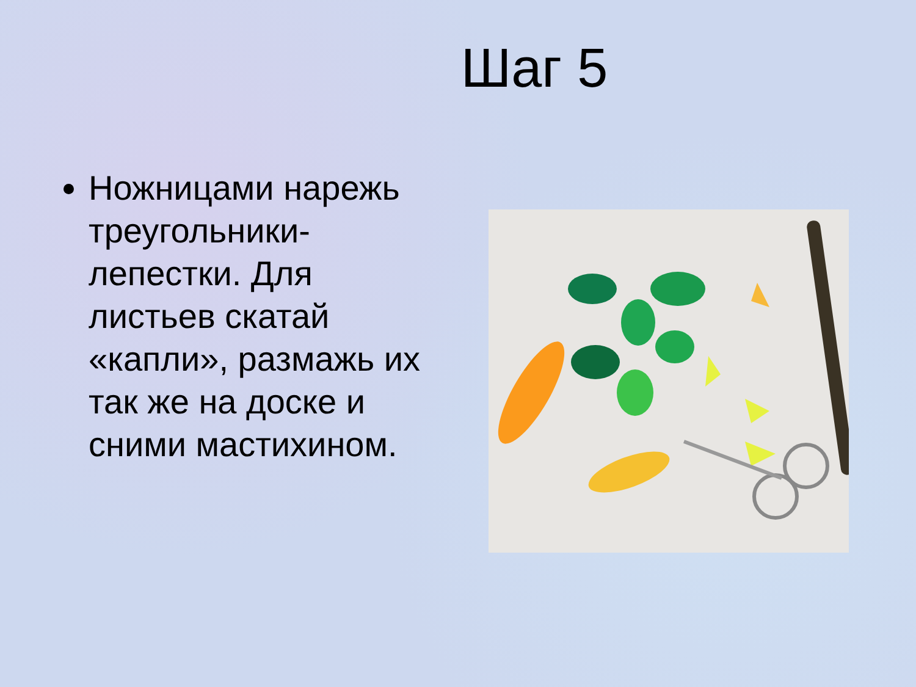Шаг 5
Ножницами нарежь треугольники-лепестки. Для листьев скатай «капли», размажь их так же на доске и сними мастихином.